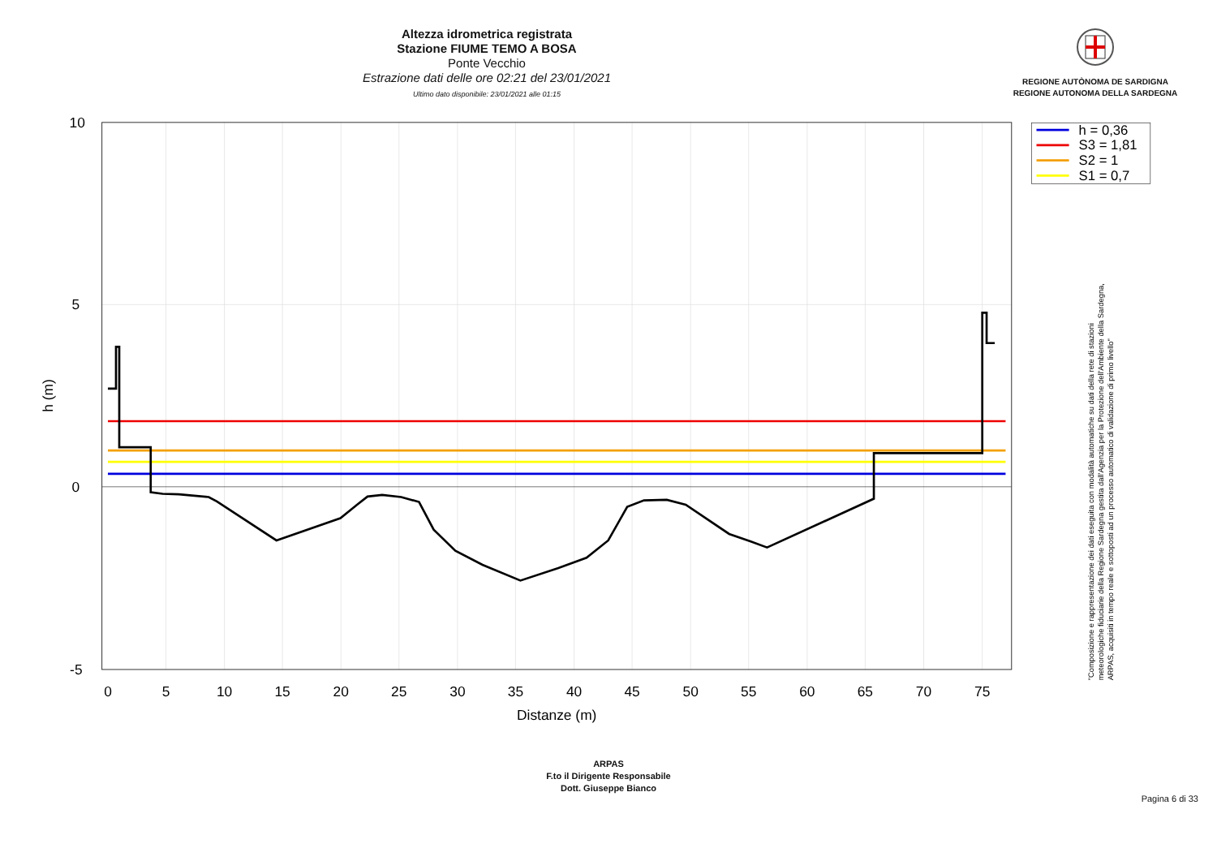Altezza idrometrica registrata
Stazione FIUME TEMO A BOSA
Ponte Vecchio
Estrazione dati delle ore 02:21 del 23/01/2021
Ultimo dato disponibile: 23/01/2021 alle 01:15
REGIONE AUTÒNOMA DE SARDIGNA
REGIONE AUTONOMA DELLA SARDEGNA
10
5
0
-5
0
5
10
15
20
25
30
35
40
45
50
55
60
65
70
75
Distanze (m)
h (m)
h = 0,36
S3 = 1,81
S2 = 1
S1 = 0,7
"Composizione e rappresentazione dei dati eseguita con modalità automatiche su dati della rete di stazioni
meteorologiche fiduciarie della Regione Sardegna gestita dall'Agenzia per la Protezione dell'Ambiente della Sardegna,
ARPAS, acquisiti in tempo reale e sottoposti ad un processo automatico di validazione di primo livello"
ARPAS
F.to il Dirigente Responsabile
Dott. Giuseppe Bianco
Pagina 6 di 33